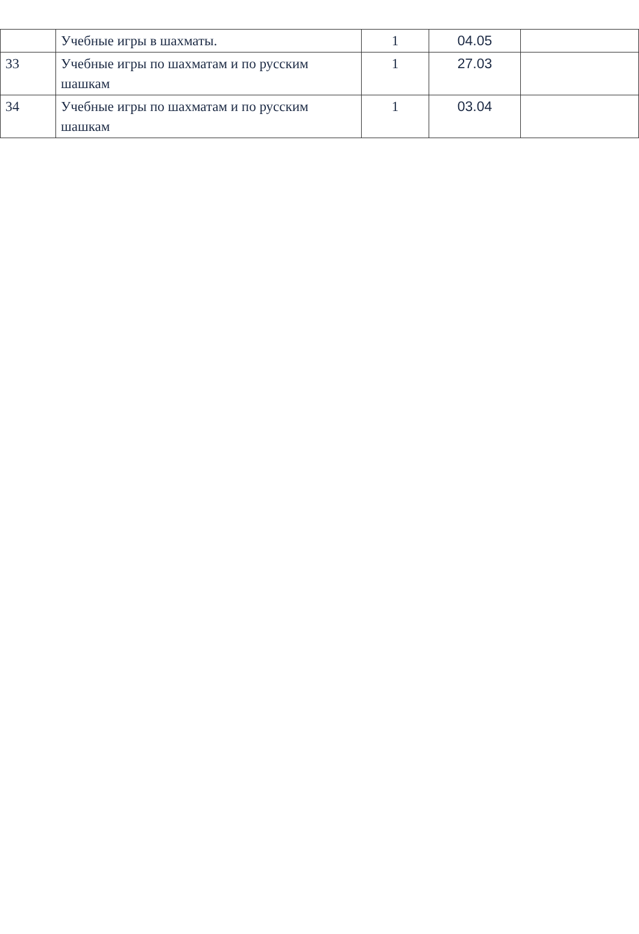| | Учебные игры в шахматы. | 1 | 04.05 | |
| 33 | Учебные игры по шахматам и по русским шашкам | 1 | 27.03 | |
| 34 | Учебные игры по шахматам и по русским шашкам | 1 | 03.04 | |